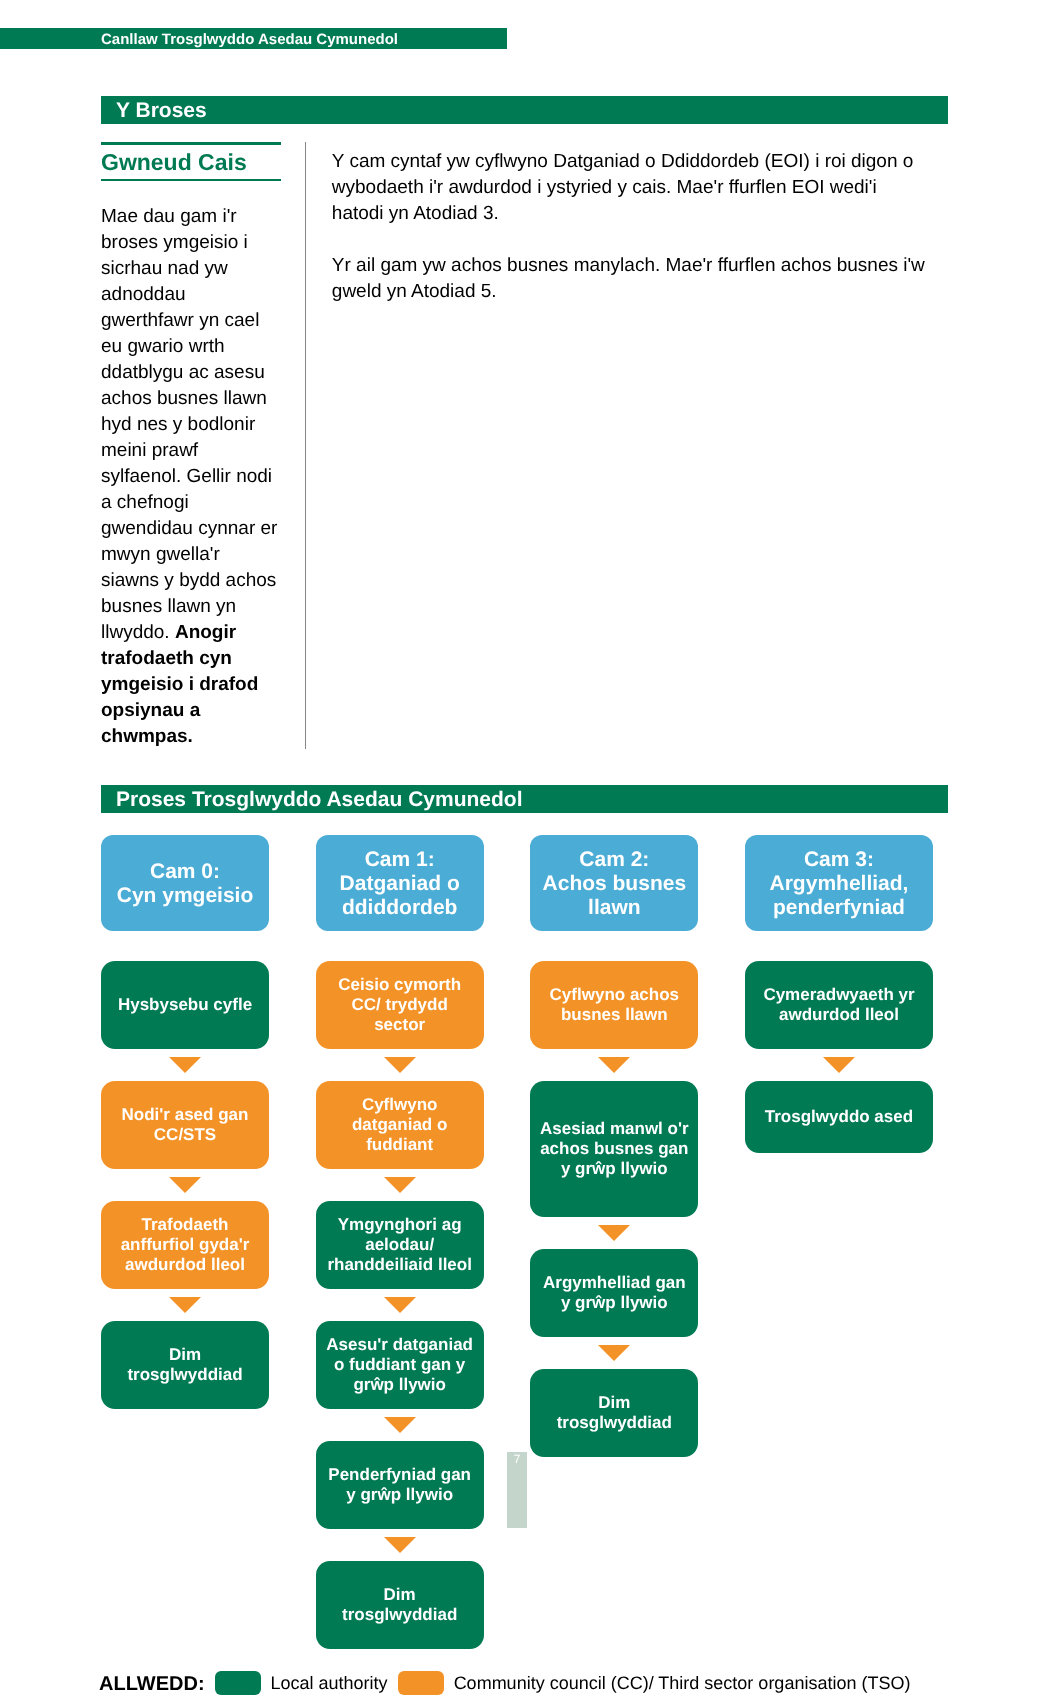Canllaw Trosglwyddo Asedau Cymunedol
Y Broses
Gwneud Cais
Mae dau gam i'r broses ymgeisio i sicrhau nad yw adnoddau gwerthfawr yn cael eu gwario wrth ddatblygu ac asesu achos busnes llawn hyd nes y bodlonir meini prawf sylfaenol. Gellir nodi a chefnogi gwendidau cynnar er mwyn gwella'r siawns y bydd achos busnes llawn yn llwyddo. Anogir trafodaeth cyn ymgeisio i drafod opsiynau a chwmpas.
Y cam cyntaf yw cyflwyno Datganiad o Ddiddordeb (EOI) i roi digon o wybodaeth i'r awdurdod i ystyried y cais. Mae'r ffurflen EOI wedi'i hatodi yn Atodiad 3.
Yr ail gam yw achos busnes manylach. Mae'r ffurflen achos busnes i'w gweld yn Atodiad 5.
Proses Trosglwyddo Asedau Cymunedol
Cam 0:
Cyn ymgeisio
Hysbysebu cyfle
Nodi'r ased gan CC/STS
Trafodaeth anffurfiol gyda'r awdurdod lleol
Dim trosglwyddiad
Cam 1:
Datganiad o ddiddordeb
Ceisio cymorth CC/ trydydd sector
Cyflwyno datganiad o fuddiant
Ymgynghori ag aelodau/ rhanddeiliaid lleol
Asesu'r datganiad o fuddiant gan y grŵp llywio
Penderfyniad gan y grŵp llywio
Dim trosglwyddiad
Cam 2:
Achos busnes llawn
Cyflwyno achos busnes llawn
Asesiad manwl o'r achos busnes gan y grŵp llywio
Argymhelliad gan y grŵp llywio
Dim trosglwyddiad
Cam 3:
Argymhelliad, penderfyniad
Cymeradwyaeth yr awdurdod lleol
Trosglwyddo ased
ALLWEDD: Local authority Community council (CC)/ Third sector organisation (TSO)
7